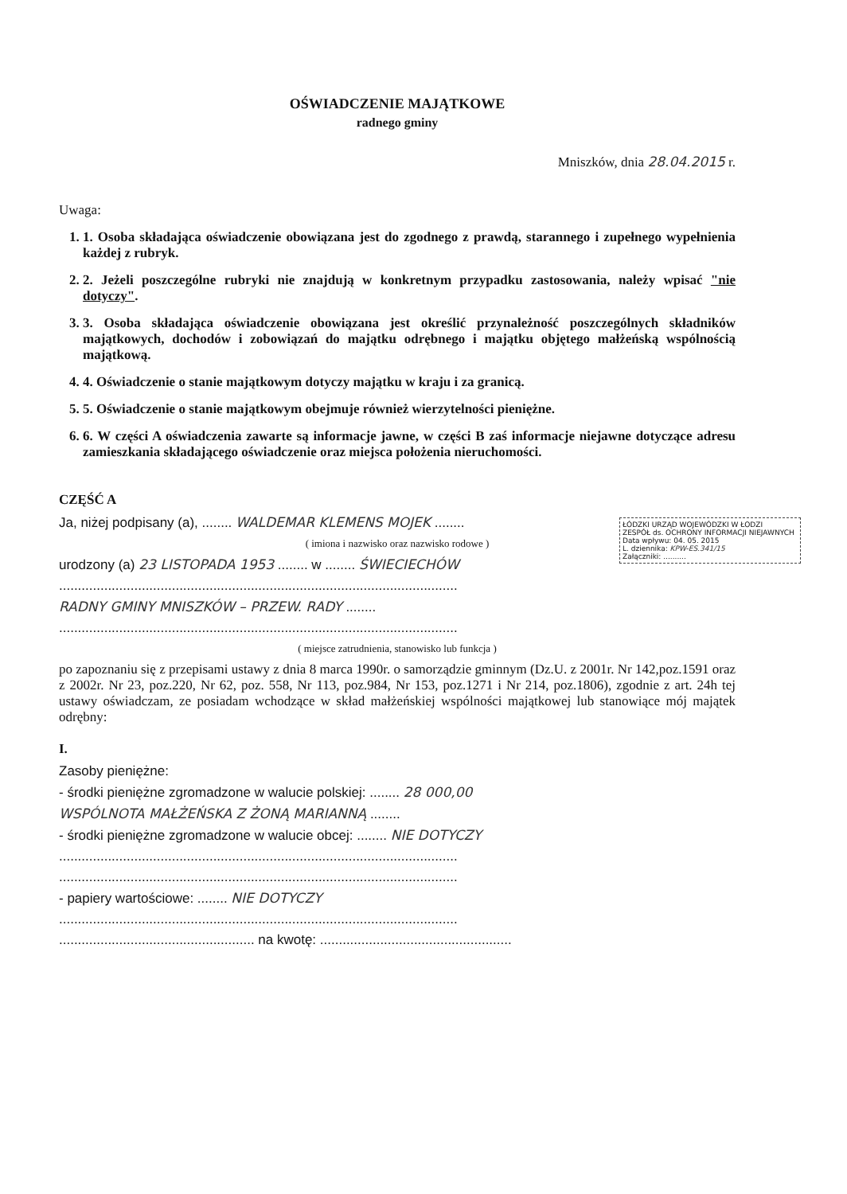OŚWIADCZENIE MAJĄTKOWE
radnego gminy
Mniszków, dnia 28.04.2015 r.
Uwaga:
1. 1. Osoba składająca oświadczenie obowiązana jest do zgodnego z prawdą, starannego i zupełnego wypełnienia każdej z rubryk.
2. 2. Jeżeli poszczególne rubryki nie znajdują w konkretnym przypadku zastosowania, należy wpisać "nie dotyczy".
3. 3. Osoba składająca oświadczenie obowiązana jest określić przynależność poszczególnych składników majątkowych, dochodów i zobowiązań do majątku odrębnego i majątku objętego małżeńską wspólnością majątkową.
4. 4. Oświadczenie o stanie majątkowym dotyczy majątku w kraju i za granicą.
5. 5. Oświadczenie o stanie majątkowym obejmuje również wierzytelności pieniężne.
6. 6. W części A oświadczenia zawarte są informacje jawne, w części B zaś informacje niejawne dotyczące adresu zamieszkania składającego oświadczenie oraz miejsca położenia nieruchomości.
ŁÓDZKI URZĄD WOJEWÓDZKI W ŁODZI
ZESPÓŁ ds. OCHRONY INFORMACJI NIEJAWNYCH
Data wpływu: 04. 05. 2015
L. dziennika: KPW-ES.341/15
Załączniki: ..........
CZĘŚĆ A
Ja, niżej podpisany (a), ........ WALDEMAR KLEMENS MOJEK ........
( imiona i nazwisko oraz nazwisko rodowe )
urodzony (a) 23 LISTOPADA 1953 ........ w ........ ŚWIECIECHÓW
..........................................................................................................
RADNY GMINY MNISZKÓW – PRZEW. RADY ........
..........................................................................................................
( miejsce zatrudnienia, stanowisko lub funkcja )
po zapoznaniu się z przepisami ustawy z dnia 8 marca 1990r. o samorządzie gminnym (Dz.U. z 2001r. Nr 142,poz.1591 oraz z 2002r. Nr 23, poz.220, Nr 62, poz. 558, Nr 113, poz.984, Nr 153, poz.1271 i Nr 214, poz.1806), zgodnie z art. 24h tej ustawy oświadczam, ze posiadam wchodzące w skład małżeńskiej wspólności majątkowej lub stanowiące mój majątek odrębny:
I.
Zasoby pieniężne:
- środki pieniężne zgromadzone w walucie polskiej: ........ 28 000,00
WSPÓLNOTA MAŁŻEŃSKA Z ŻONĄ MARIANNĄ ........
- środki pieniężne zgromadzone w walucie obcej: ........ NIE DOTYCZY
..........................................................................................................
..........................................................................................................
- papiery wartościowe: ........ NIE DOTYCZY
..........................................................................................................
.................................................... na kwotę: ...................................................